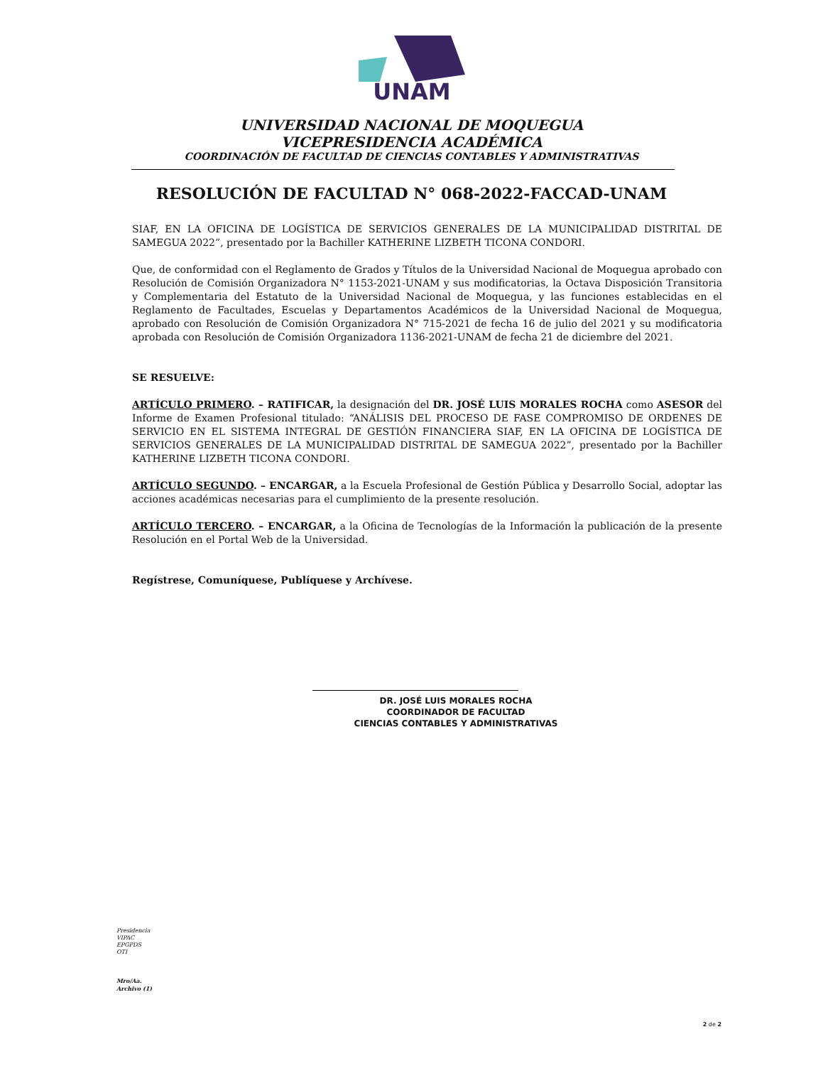UNAM
UNIVERSIDAD NACIONAL DE MOQUEGUA
VICEPRESIDENCIA ACADÉMICA
COORDINACIÓN DE FACULTAD DE CIENCIAS CONTABLES Y ADMINISTRATIVAS
RESOLUCIÓN DE FACULTAD N° 068-2022-FACCAD-UNAM
SIAF, EN LA OFICINA DE LOGÍSTICA DE SERVICIOS GENERALES DE LA MUNICIPALIDAD DISTRITAL DE SAMEGUA 2022”, presentado por la Bachiller KATHERINE LIZBETH TICONA CONDORI.
Que, de conformidad con el Reglamento de Grados y Títulos de la Universidad Nacional de Moquegua aprobado con Resolución de Comisión Organizadora N° 1153-2021-UNAM y sus modificatorias, la Octava Disposición Transitoria y Complementaria del Estatuto de la Universidad Nacional de Moquegua, y las funciones establecidas en el Reglamento de Facultades, Escuelas y Departamentos Académicos de la Universidad Nacional de Moquegua, aprobado con Resolución de Comisión Organizadora N° 715-2021 de fecha 16 de julio del 2021 y su modificatoria aprobada con Resolución de Comisión Organizadora 1136-2021-UNAM de fecha 21 de diciembre del 2021.
SE RESUELVE:
ARTÍCULO PRIMERO. – RATIFICAR, la designación del DR. JOSÉ LUIS MORALES ROCHA como ASESOR del Informe de Examen Profesional titulado: “ANÁLISIS DEL PROCESO DE FASE COMPROMISO DE ORDENES DE SERVICIO EN EL SISTEMA INTEGRAL DE GESTIÓN FINANCIERA SIAF, EN LA OFICINA DE LOGÍSTICA DE SERVICIOS GENERALES DE LA MUNICIPALIDAD DISTRITAL DE SAMEGUA 2022”, presentado por la Bachiller KATHERINE LIZBETH TICONA CONDORI.
ARTÍCULO SEGUNDO. – ENCARGAR, a la Escuela Profesional de Gestión Pública y Desarrollo Social, adoptar las acciones académicas necesarias para el cumplimiento de la presente resolución.
ARTÍCULO TERCERO. – ENCARGAR, a la Oficina de Tecnologías de la Información la publicación de la presente Resolución en el Portal Web de la Universidad.
Regístrese, Comuníquese, Publíquese y Archívese.
DR. JOSÉ LUIS MORALES ROCHA
COORDINADOR DE FACULTAD
CIENCIAS CONTABLES Y ADMINISTRATIVAS
Presidencia
VIPAC
EPGPDS
OTI
Mro/Aa.
Archivo (1)
2 de 2